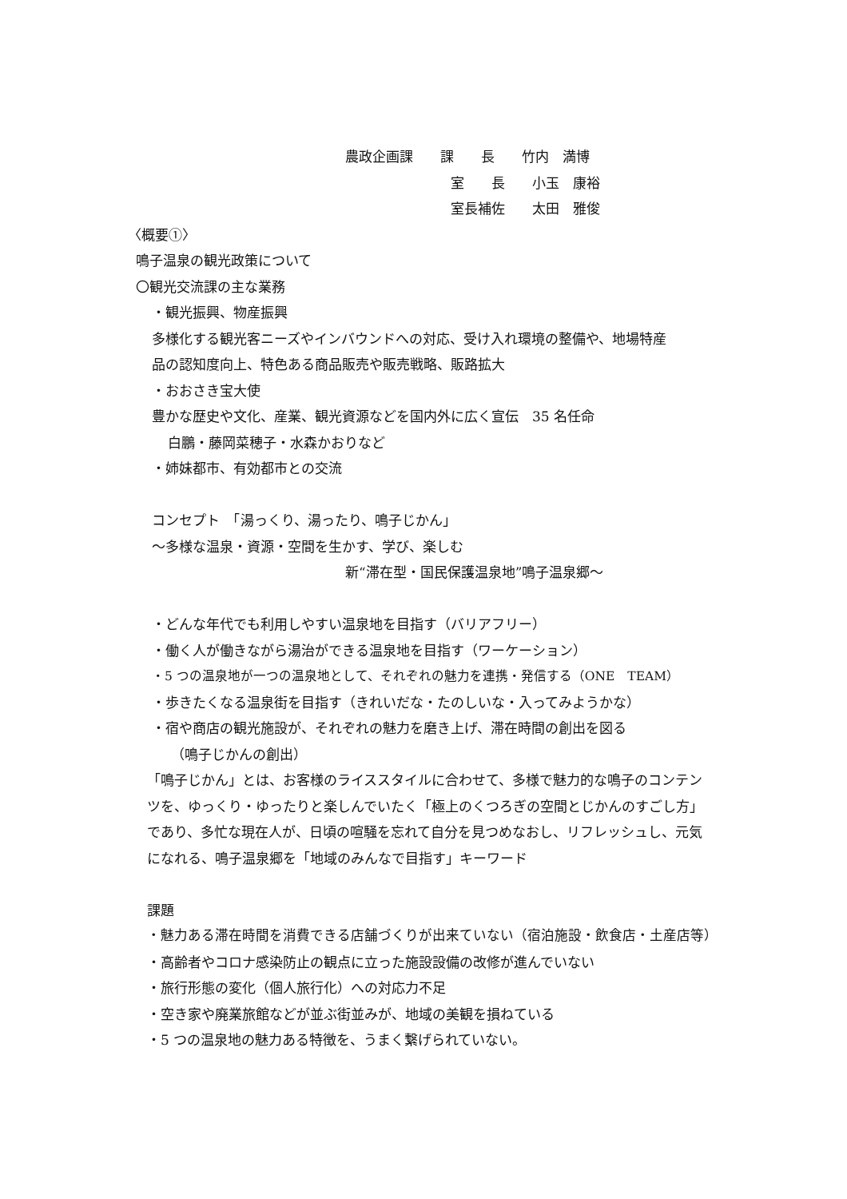農政企画課　　課　　長　　竹内　満博
室　　長　　小玉　康裕
室長補佐　　太田　雅俊
〈概要①〉
鳴子温泉の観光政策について
〇観光交流課の主な業務
・観光振興、物産振興
多様化する観光客ニーズやインバウンドへの対応、受け入れ環境の整備や、地場特産
品の認知度向上、特色ある商品販売や販売戦略、販路拡大
・おおさき宝大使
豊かな歴史や文化、産業、観光資源などを国内外に広く宣伝　35 名任命
白鵬・藤岡菜穂子・水森かおりなど
・姉妹都市、有効都市との交流
コンセプト　「湯っくり、湯ったり、鳴子じかん」
～多様な温泉・資源・空間を生かす、学び、楽しむ
新“滞在型・国民保護温泉地”鳴子温泉郷～
・どんな年代でも利用しやすい温泉地を目指す（バリアフリー）
・働く人が働きながら湯治ができる温泉地を目指す（ワーケーション）
・5 つの温泉地が一つの温泉地として、それぞれの魅力を連携・発信する（ONE　TEAM）
・歩きたくなる温泉街を目指す（きれいだな・たのしいな・入ってみようかな）
・宿や商店の観光施設が、それぞれの魅力を磨き上げ、滞在時間の創出を図る
（鳴子じかんの創出）
「鳴子じかん」とは、お客様のライススタイルに合わせて、多様で魅力的な鳴子のコンテン
ツを、ゆっくり・ゆったりと楽しんでいたく「極上のくつろぎの空間とじかんのすごし方」
であり、多忙な現在人が、日頃の喧騒を忘れて自分を見つめなおし、リフレッシュし、元気
になれる、鳴子温泉郷を「地域のみんなで目指す」キーワード
課題
・魅力ある滞在時間を消費できる店舗づくりが出来ていない（宿泊施設・飲食店・土産店等）
・高齢者やコロナ感染防止の観点に立った施設設備の改修が進んでいない
・旅行形態の変化（個人旅行化）への対応力不足
・空き家や廃業旅館などが並ぶ街並みが、地域の美観を損ねている
・5 つの温泉地の魅力ある特徴を、うまく繋げられていない。